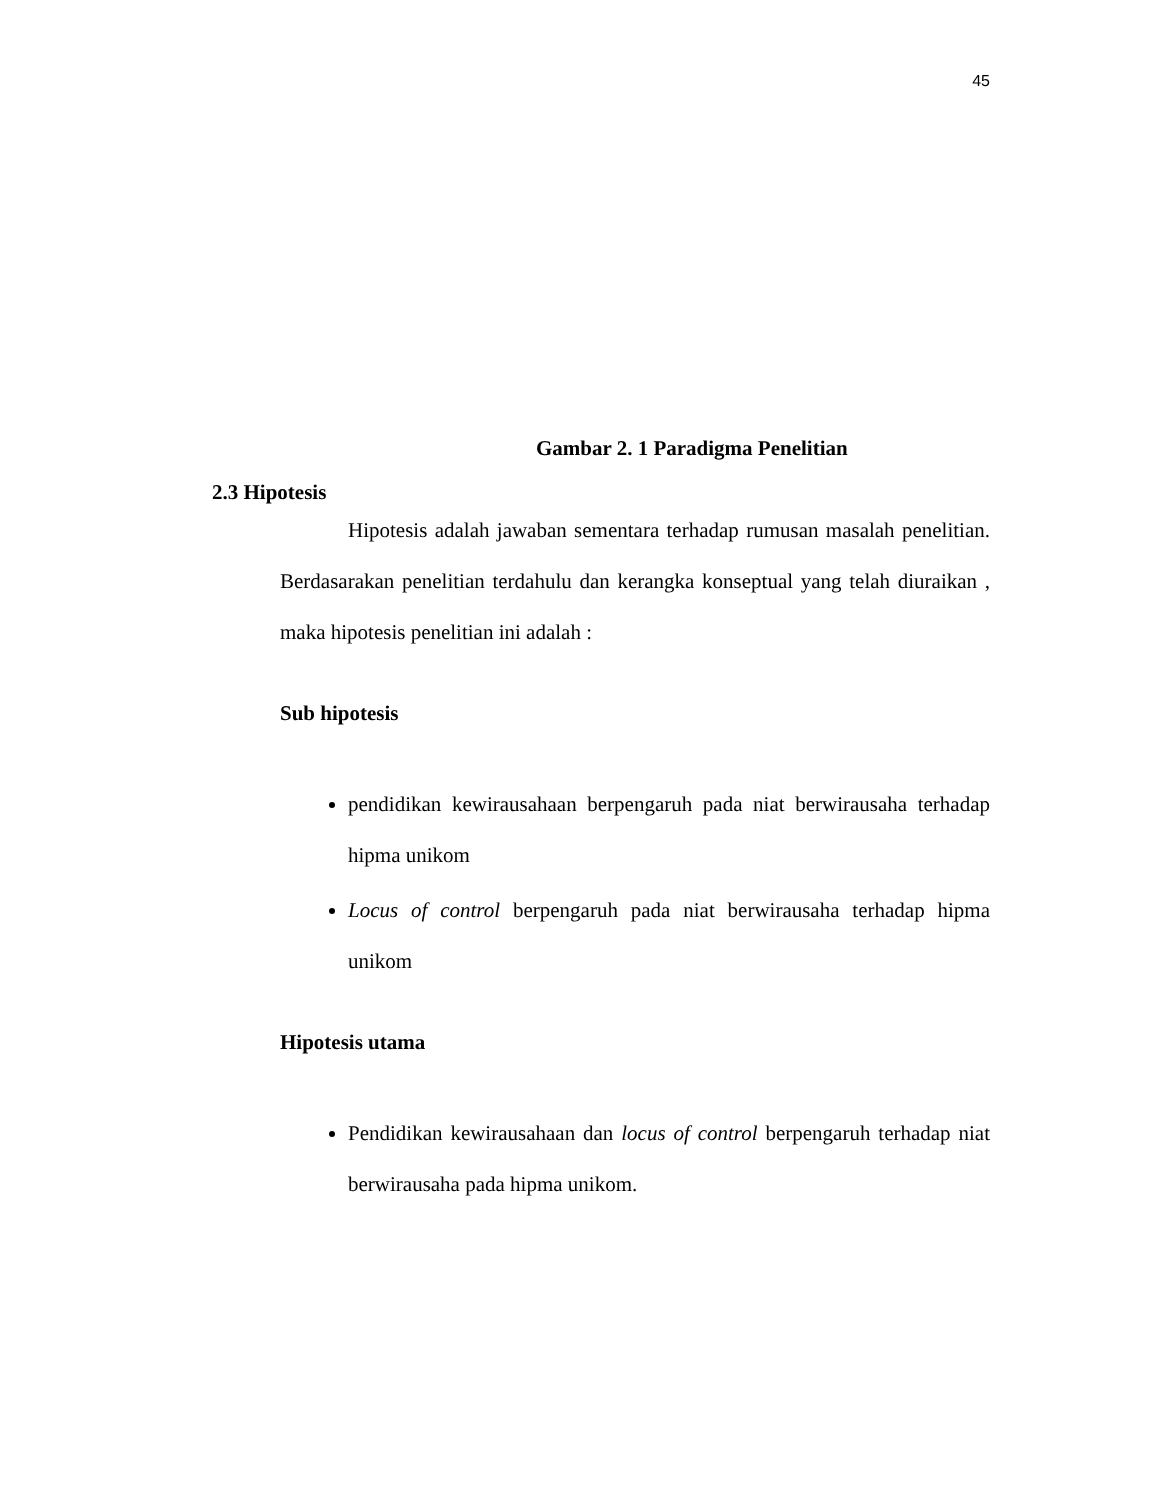45
Gambar 2. 1 Paradigma Penelitian
2.3 Hipotesis
Hipotesis adalah jawaban sementara terhadap rumusan masalah penelitian. Berdasarakan penelitian terdahulu dan kerangka konseptual yang telah diuraikan , maka hipotesis penelitian ini adalah :
Sub hipotesis
pendidikan kewirausahaan berpengaruh pada niat berwirausaha terhadap hipma unikom
Locus of control berpengaruh pada niat berwirausaha terhadap hipma unikom
Hipotesis utama
Pendidikan kewirausahaan dan locus of control berpengaruh terhadap niat berwirausaha pada hipma unikom.